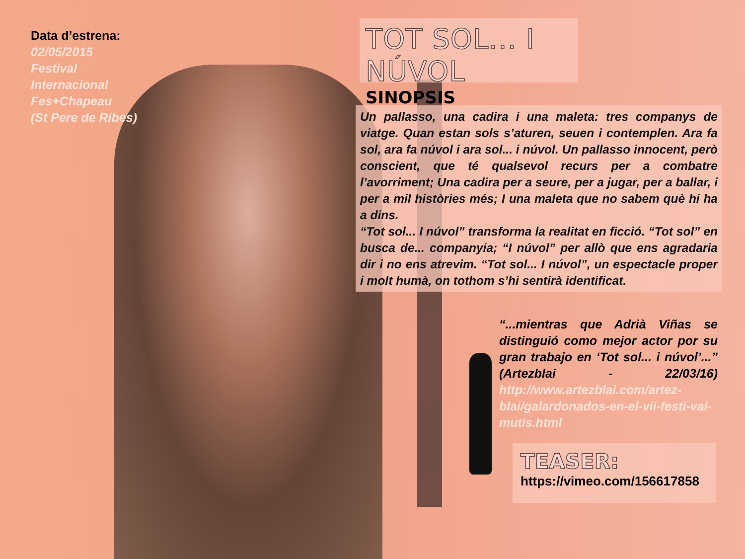Data d’estrena:
02/05/2015
Festival
Internacional
Fes+Chapeau
(St Pere de Ribes)
TOT SOL... I NÚVOL
SINOPSIS
Un pallasso, una cadira i una maleta: tres companys de viatge. Quan estan sols s’aturen, seuen i contemplen. Ara fa sol, ara fa núvol i ara sol... i núvol. Un pallasso innocent, però conscient, que té qualsevol recurs per a combatre l’avorriment; Una cadira per a seure, per a jugar, per a ballar, i per a mil històries més; I una maleta que no sabem què hi ha a dins.
“Tot sol... I núvol” transforma la realitat en ficció. “Tot sol” en busca de... companyia; “I núvol” per allò que ens agradaria dir i no ens atrevim. “Tot sol... I núvol”, un espectacle proper i molt humà, on tothom s’hi sentirà identificat.
“...mientras que Adrià Viñas se distinguió como mejor actor por su gran trabajo en ‘Tot sol... i núvol’...” (Artezblai - 22/03/16) http://www.artezblai.com/artez-blai/galardonados-en-el-vii-festi-val-mutis.html
TEASER:
https://vimeo.com/156617858